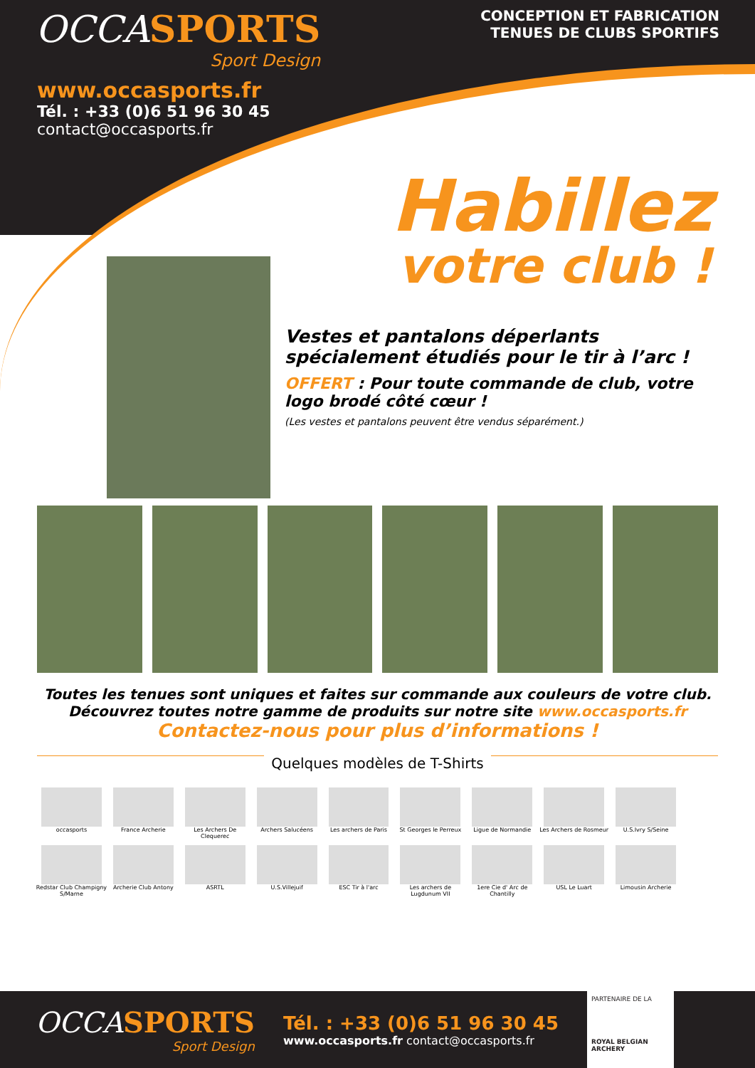OCCASPORTS
Sport Design
CONCEPTION ET FABRICATION
TENUES DE CLUBS SPORTIFS
www.occasports.fr
Tél. : +33 (0)6 51 96 30 45
contact@occasports.fr
Habillez
votre club !
Vestes et pantalons déperlants spécialement étudiés pour le tir à l’arc !
OFFERT : Pour toute commande de club, votre logo brodé côté cœur !
(Les vestes et pantalons peuvent être vendus séparément.)
Toutes les tenues sont uniques et faites sur commande aux couleurs de votre club.
Découvrez toutes notre gamme de produits sur notre site www.occasports.fr
Contactez-nous pour plus d’informations !
Quelques modèles de T-Shirts
occasports
France Archerie
Les Archers De Clequerec
Archers Salucéens
Les archers de Paris
St Georges le Perreux
Ligue de Normandie
Les Archers de Rosmeur
U.S.Ivry S/Seine
Redstar Club Champigny S/Marne
Archerie Club Antony
ASRTL
U.S.Villejuif
ESC Tir à l'arc
Les archers de Lugdunum VII
1ere Cie d' Arc de Chantilly
USL Le Luart
Limousin Archerie
OCCASPORTS
Sport Design
Tél. : +33 (0)6 51 96 30 45
www.occasports.fr contact@occasports.fr
PARTENAIRE DE LA
ROYAL BELGIAN ARCHERY